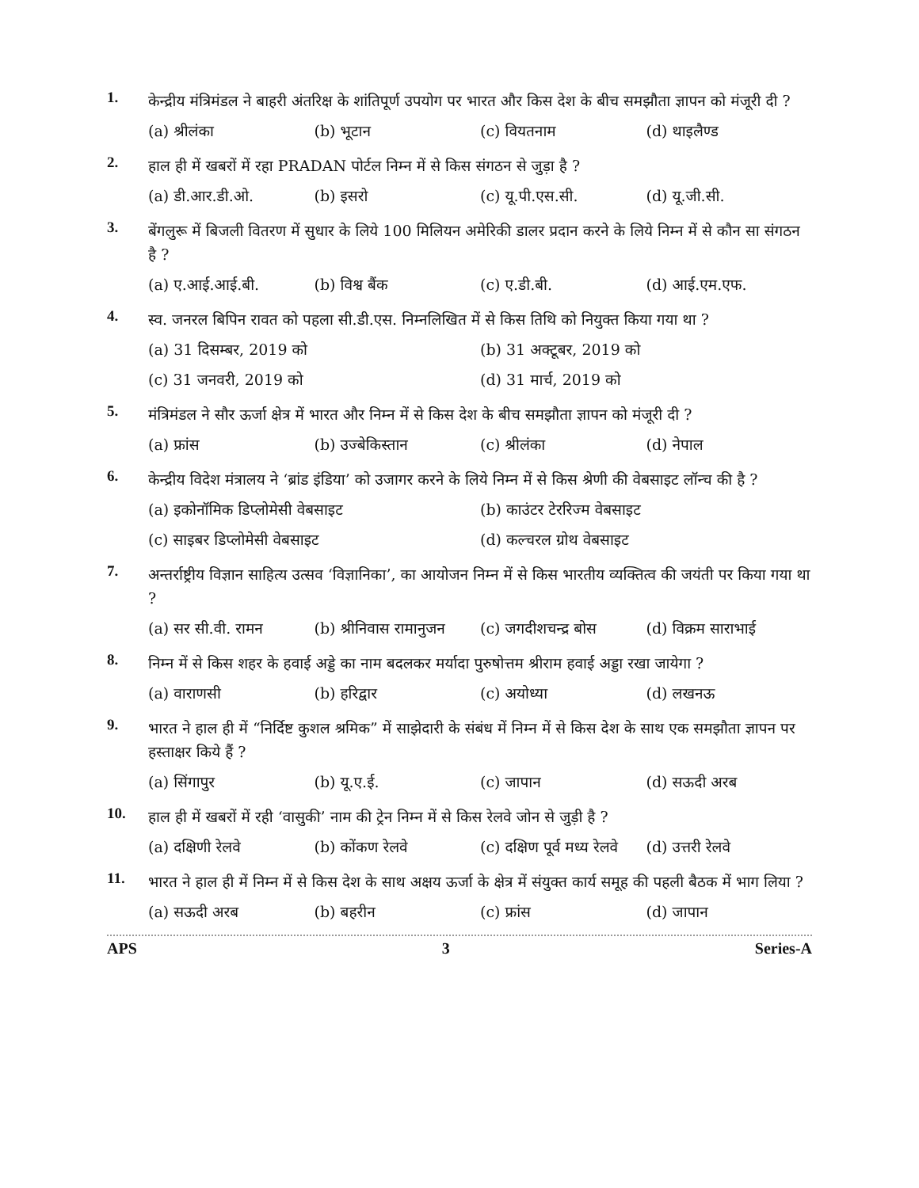1.
केन्द्रीय मंत्रिमंडल ने बाहरी अंतरिक्ष के शांतिपूर्ण उपयोग पर भारत और किस देश के बीच समझौता ज्ञापन को मंजूरी दी ?
(a) श्रीलंका (b) भूटान (c) वियतनाम (d) थाइलैण्ड
2.
हाल ही में खबरों में रहा PRADAN पोर्टल निम्न में से किस संगठन से जुड़ा है ?
(a) डी.आर.डी.ओ. (b) इसरो (c) यू.पी.एस.सी. (d) यू.जी.सी.
3.
बेंगलुरू में बिजली वितरण में सुधार के लिये 100 मिलियन अमेरिकी डालर प्रदान करने के लिये निम्न में से कौन सा संगठन है ?
(a) ए.आई.आई.बी. (b) विश्व बैंक (c) ए.डी.बी. (d) आई.एम.एफ.
4.
स्व. जनरल बिपिन रावत को पहला सी.डी.एस. निम्नलिखित में से किस तिथि को नियुक्त किया गया था ?
(a) 31 दिसम्बर, 2019 को (b) 31 अक्टूबर, 2019 को (c) 31 जनवरी, 2019 को (d) 31 मार्च, 2019 को
5.
मंत्रिमंडल ने सौर ऊर्जा क्षेत्र में भारत और निम्न में से किस देश के बीच समझौता ज्ञापन को मंजूरी दी ?
(a) फ्रांस (b) उज्बेकिस्तान (c) श्रीलंका (d) नेपाल
6.
केन्द्रीय विदेश मंत्रालय ने ‘ब्रांड इंडिया’ को उजागर करने के लिये निम्न में से किस श्रेणी की वेबसाइट लॉन्च की है ?
(a) इकोनॉमिक डिप्लोमेसी वेबसाइट (b) काउंटर टेररिज्म वेबसाइट (c) साइबर डिप्लोमेसी वेबसाइट (d) कल्चरल ग्रोथ वेबसाइट
7.
अन्तर्राष्ट्रीय विज्ञान साहित्य उत्सव ‘विज्ञानिका’, का आयोजन निम्न में से किस भारतीय व्यक्तित्व की जयंती पर किया गया था ?
(a) सर सी.वी. रामन (b) श्रीनिवास रामानुजन (c) जगदीशचन्द्र बोस (d) विक्रम साराभाई
8.
निम्न में से किस शहर के हवाई अड्डे का नाम बदलकर मर्यादा पुरुषोत्तम श्रीराम हवाई अड्डा रखा जायेगा ?
(a) वाराणसी (b) हरिद्वार (c) अयोध्या (d) लखनऊ
9.
भारत ने हाल ही में “निर्दिष्ट कुशल श्रमिक” में साझेदारी के संबंध में निम्न में से किस देश के साथ एक समझौता ज्ञापन पर हस्ताक्षर किये हैं ?
(a) सिंगापुर (b) यू.ए.ई. (c) जापान (d) सऊदी अरब
10.
हाल ही में खबरों में रही ‘वासुकी’ नाम की ट्रेन निम्न में से किस रेलवे जोन से जुड़ी है ?
(a) दक्षिणी रेलवे (b) कोंकण रेलवे (c) दक्षिण पूर्व मध्य रेलवे (d) उत्तरी रेलवे
11.
भारत ने हाल ही में निम्न में से किस देश के साथ अक्षय ऊर्जा के क्षेत्र में संयुक्त कार्य समूह की पहली बैठक में भाग लिया ?
(a) सऊदी अरब (b) बहरीन (c) फ्रांस (d) जापान
APS 3 Series-A